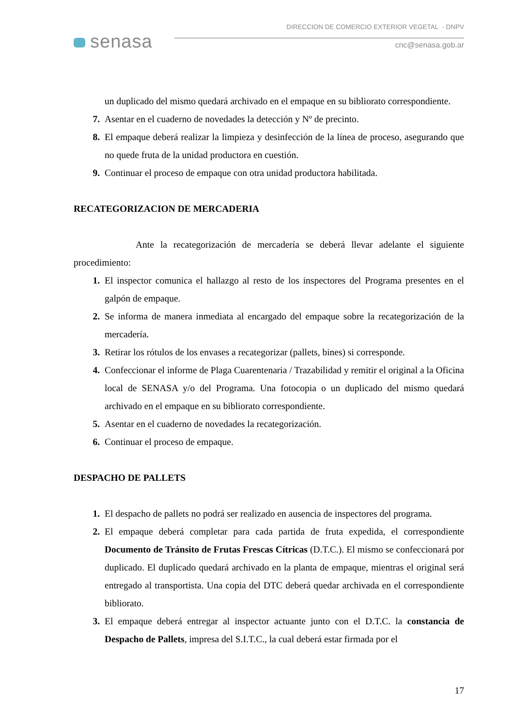senasa
DIRECCION DE COMERCIO EXTERIOR VEGETAL - DNPV
cnc@senasa.gob.ar
un duplicado del mismo quedará archivado en el empaque en su bibliorato correspondiente.
7. Asentar en el cuaderno de novedades la detección y Nº de precinto.
8. El empaque deberá realizar la limpieza y desinfección de la línea de proceso, asegurando que no quede fruta de la unidad productora en cuestión.
9. Continuar el proceso de empaque con otra unidad productora habilitada.
RECATEGORIZACION DE MERCADERIA
Ante la recategorización de mercadería se deberá llevar adelante el siguiente procedimiento:
1. El inspector comunica el hallazgo al resto de los inspectores del Programa presentes en el galpón de empaque.
2. Se informa de manera inmediata al encargado del empaque sobre la recategorización de la mercadería.
3. Retirar los rótulos de los envases a recategorizar (pallets, bines) si corresponde.
4. Confeccionar el informe de Plaga Cuarentenaria / Trazabilidad y remitir el original a la Oficina local de SENASA y/o del Programa. Una fotocopia o un duplicado del mismo quedará archivado en el empaque en su bibliorato correspondiente.
5. Asentar en el cuaderno de novedades la recategorización.
6. Continuar el proceso de empaque.
DESPACHO DE PALLETS
1. El despacho de pallets no podrá ser realizado en ausencia de inspectores del programa.
2. El empaque deberá completar para cada partida de fruta expedida, el correspondiente Documento de Tránsito de Frutas Frescas Cítricas (D.T.C.). El mismo se confeccionará por duplicado. El duplicado quedará archivado en la planta de empaque, mientras el original será entregado al transportista. Una copia del DTC deberá quedar archivada en el correspondiente bibliorato.
3. El empaque deberá entregar al inspector actuante junto con el D.T.C. la constancia de Despacho de Pallets, impresa del S.I.T.C., la cual deberá estar firmada por el
17